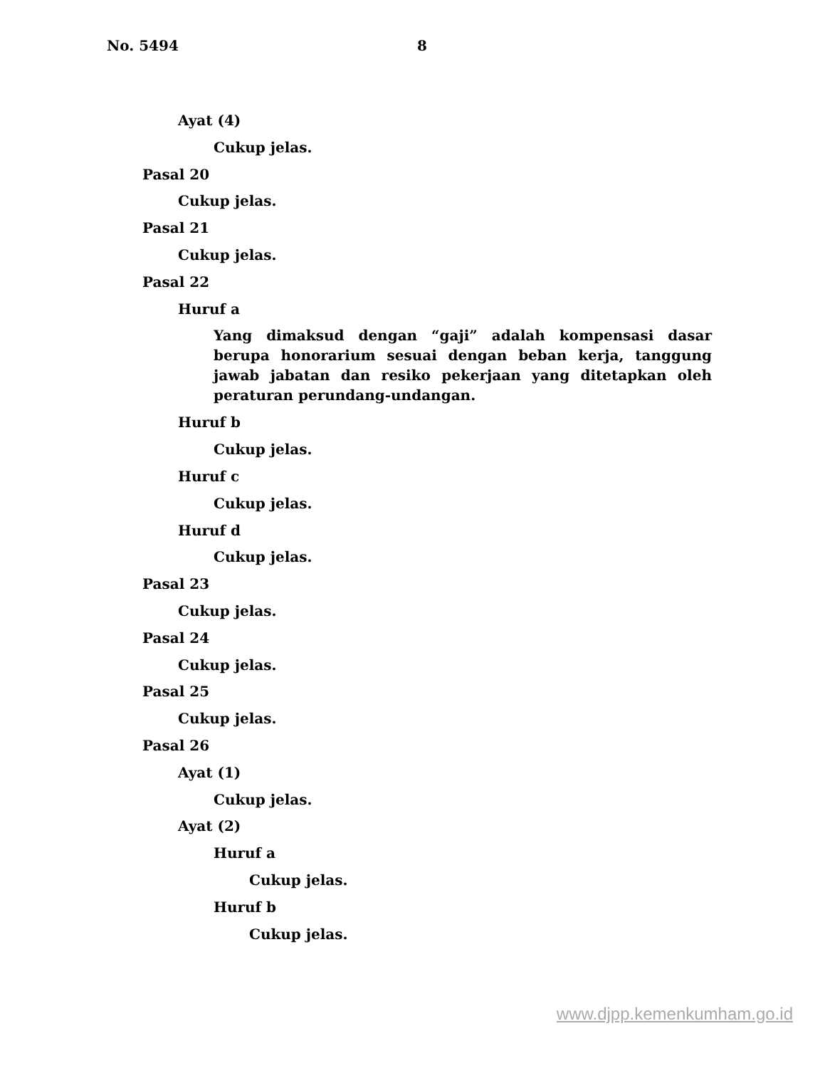No. 5494 8
Ayat (4)
Cukup jelas.
Pasal 20
Cukup jelas.
Pasal 21
Cukup jelas.
Pasal 22
Huruf a
Yang dimaksud dengan “gaji” adalah kompensasi dasar berupa honorarium sesuai dengan beban kerja, tanggung jawab jabatan dan resiko pekerjaan yang ditetapkan oleh peraturan perundang-undangan.
Huruf b
Cukup jelas.
Huruf c
Cukup jelas.
Huruf d
Cukup jelas.
Pasal 23
Cukup jelas.
Pasal 24
Cukup jelas.
Pasal 25
Cukup jelas.
Pasal 26
Ayat (1)
Cukup jelas.
Ayat (2)
Huruf a
Cukup jelas.
Huruf b
Cukup jelas.
www.djpp.kemenkumham.go.id